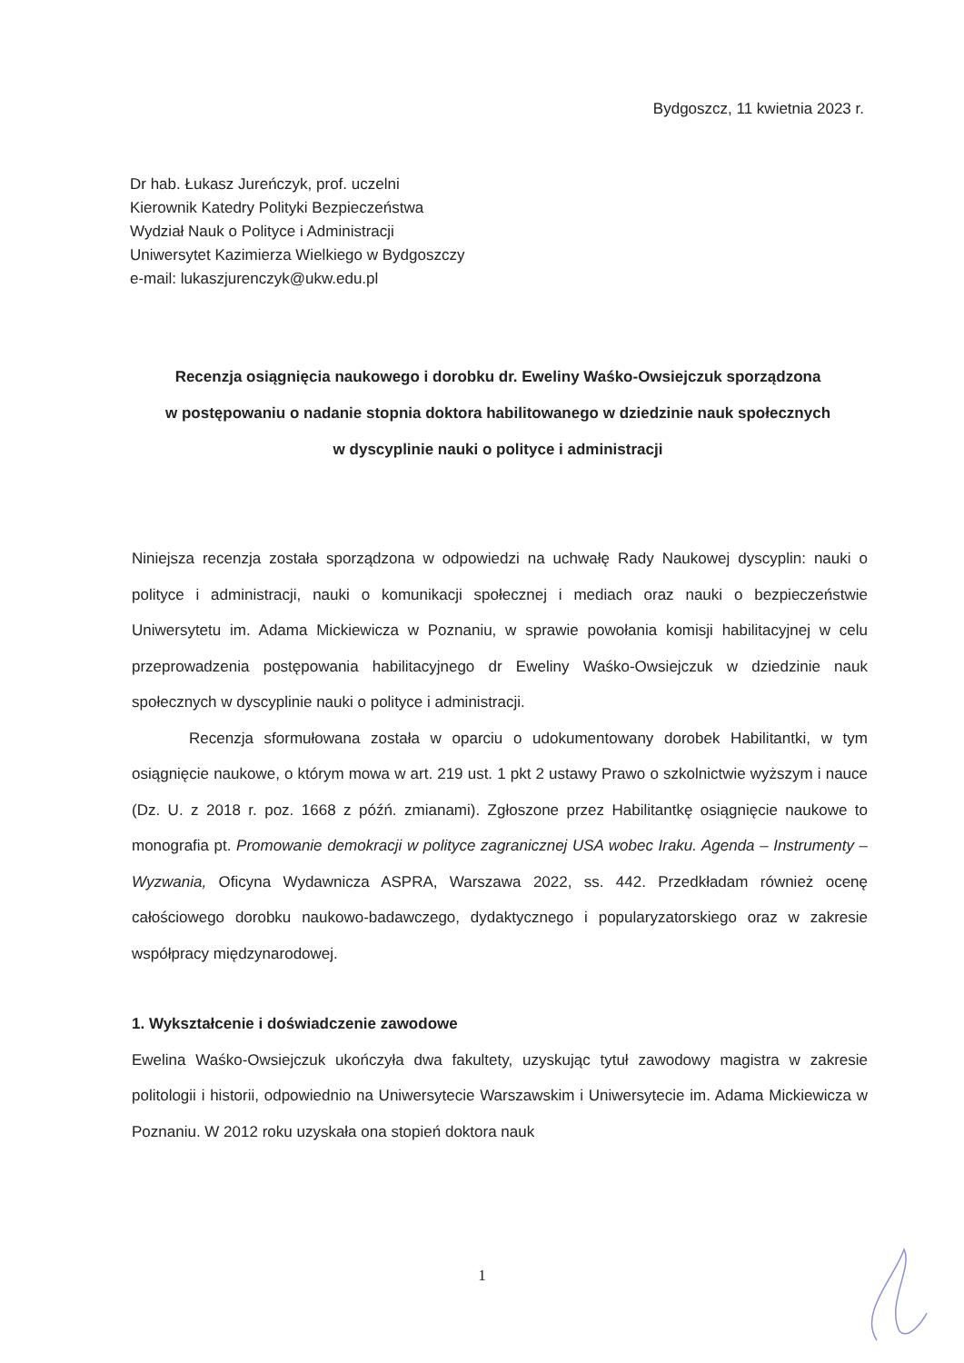Bydgoszcz, 11 kwietnia 2023 r.
Dr hab. Łukasz Jureńczyk, prof. uczelni
Kierownik Katedry Polityki Bezpieczeństwa
Wydział Nauk o Polityce i Administracji
Uniwersytet Kazimierza Wielkiego w Bydgoszczy
e-mail: lukaszjurenczyk@ukw.edu.pl
Recenzja osiągnięcia naukowego i dorobku dr. Eweliny Waśko-Owsiejczuk sporządzona
w postępowaniu o nadanie stopnia doktora habilitowanego w dziedzinie nauk społecznych
w dyscyplinie nauki o polityce i administracji
Niniejsza recenzja została sporządzona w odpowiedzi na uchwałę Rady Naukowej dyscyplin: nauki o polityce i administracji, nauki o komunikacji społecznej i mediach oraz nauki o bezpieczeństwie Uniwersytetu im. Adama Mickiewicza w Poznaniu, w sprawie powołania komisji habilitacyjnej w celu przeprowadzenia postępowania habilitacyjnego dr Eweliny Waśko-Owsiejczuk w dziedzinie nauk społecznych w dyscyplinie nauki o polityce i administracji.
Recenzja sformułowana została w oparciu o udokumentowany dorobek Habilitantki, w tym osiągnięcie naukowe, o którym mowa w art. 219 ust. 1 pkt 2 ustawy Prawo o szkolnictwie wyższym i nauce (Dz. U. z 2018 r. poz. 1668 z późń. zmianami). Zgłoszone przez Habilitantkę osiągnięcie naukowe to monografia pt. Promowanie demokracji w polityce zagranicznej USA wobec Iraku. Agenda – Instrumenty – Wyzwania, Oficyna Wydawnicza ASPRA, Warszawa 2022, ss. 442. Przedkładam również ocenę całościowego dorobku naukowo-badawczego, dydaktycznego i popularyzatorskiego oraz w zakresie współpracy międzynarodowej.
1. Wykształcenie i doświadczenie zawodowe
Ewelina Waśko-Owsiejczuk ukończyła dwa fakultety, uzyskując tytuł zawodowy magistra w zakresie politologii i historii, odpowiednio na Uniwersytecie Warszawskim i Uniwersytecie im. Adama Mickiewicza w Poznaniu. W 2012 roku uzyskała ona stopień doktora nauk
1